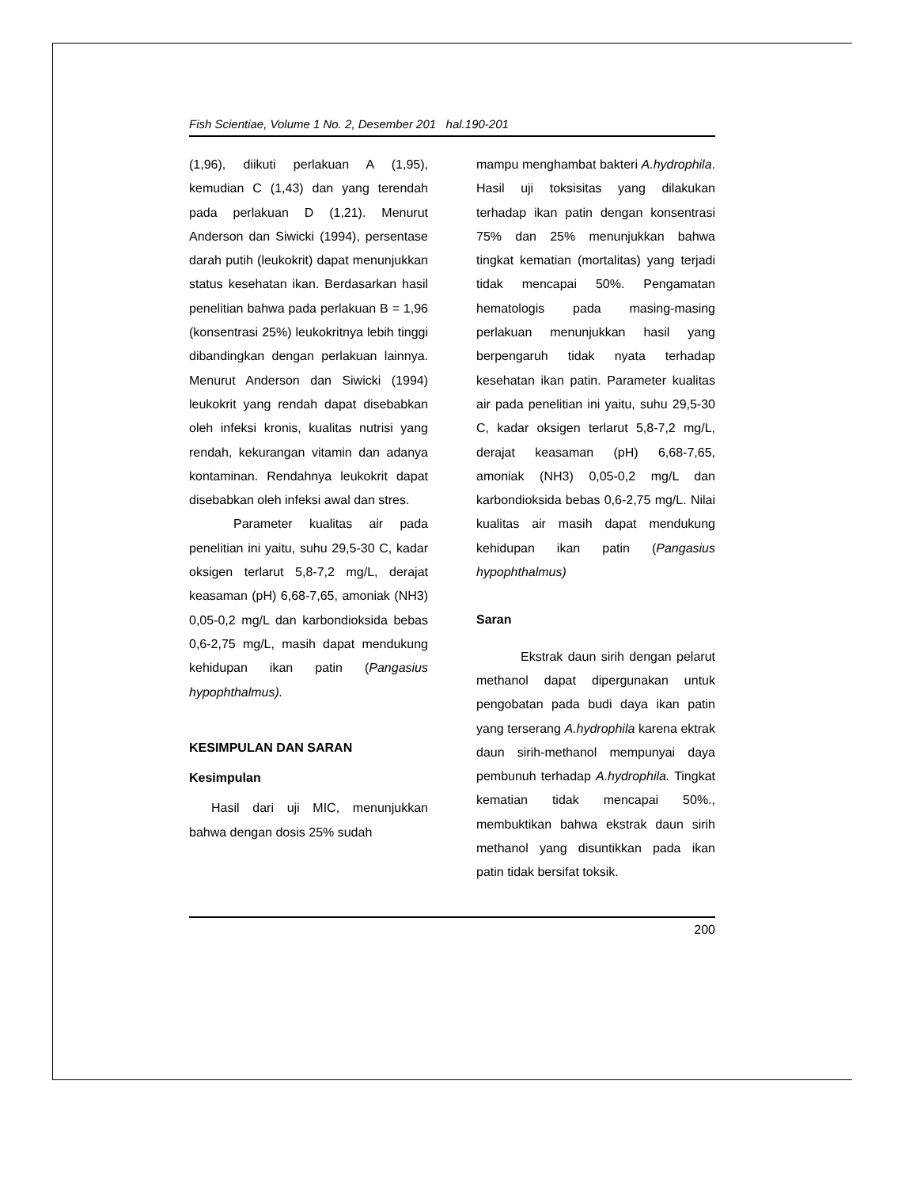Fish Scientiae, Volume 1 No. 2, Desember 201 hal.190-201
(1,96), diikuti perlakuan A (1,95), kemudian C (1,43) dan yang terendah pada perlakuan D (1,21). Menurut Anderson dan Siwicki (1994), persentase darah putih (leukokrit) dapat menunjukkan status kesehatan ikan. Berdasarkan hasil penelitian bahwa pada perlakuan B = 1,96 (konsentrasi 25%) leukokritnya lebih tinggi dibandingkan dengan perlakuan lainnya. Menurut Anderson dan Siwicki (1994) leukokrit yang rendah dapat disebabkan oleh infeksi kronis, kualitas nutrisi yang rendah, kekurangan vitamin dan adanya kontaminan. Rendahnya leukokrit dapat disebabkan oleh infeksi awal dan stres.
Parameter kualitas air pada penelitian ini yaitu, suhu 29,5-30 C, kadar oksigen terlarut 5,8-7,2 mg/L, derajat keasaman (pH) 6,68-7,65, amoniak (NH3) 0,05-0,2 mg/L dan karbondioksida bebas 0,6-2,75 mg/L, masih dapat mendukung kehidupan ikan patin (Pangasius hypophthalmus).
KESIMPULAN DAN SARAN
Kesimpulan
Hasil dari uji MIC, menunjukkan bahwa dengan dosis 25% sudah
mampu menghambat bakteri A.hydrophila. Hasil uji toksisitas yang dilakukan terhadap ikan patin dengan konsentrasi 75% dan 25% menunjukkan bahwa tingkat kematian (mortalitas) yang terjadi tidak mencapai 50%. Pengamatan hematologis pada masing-masing perlakuan menunjukkan hasil yang berpengaruh tidak nyata terhadap kesehatan ikan patin. Parameter kualitas air pada penelitian ini yaitu, suhu 29,5-30 C, kadar oksigen terlarut 5,8-7,2 mg/L, derajat keasaman (pH) 6,68-7,65, amoniak (NH3) 0,05-0,2 mg/L dan karbondioksida bebas 0,6-2,75 mg/L. Nilai kualitas air masih dapat mendukung kehidupan ikan patin (Pangasius hypophthalmus)
Saran
Ekstrak daun sirih dengan pelarut methanol dapat dipergunakan untuk pengobatan pada budi daya ikan patin yang terserang A.hydrophila karena ektrak daun sirih-methanol mempunyai daya pembunuh terhadap A.hydrophila. Tingkat kematian tidak mencapai 50%., membuktikan bahwa ekstrak daun sirih methanol yang disuntikkan pada ikan patin tidak bersifat toksik.
200